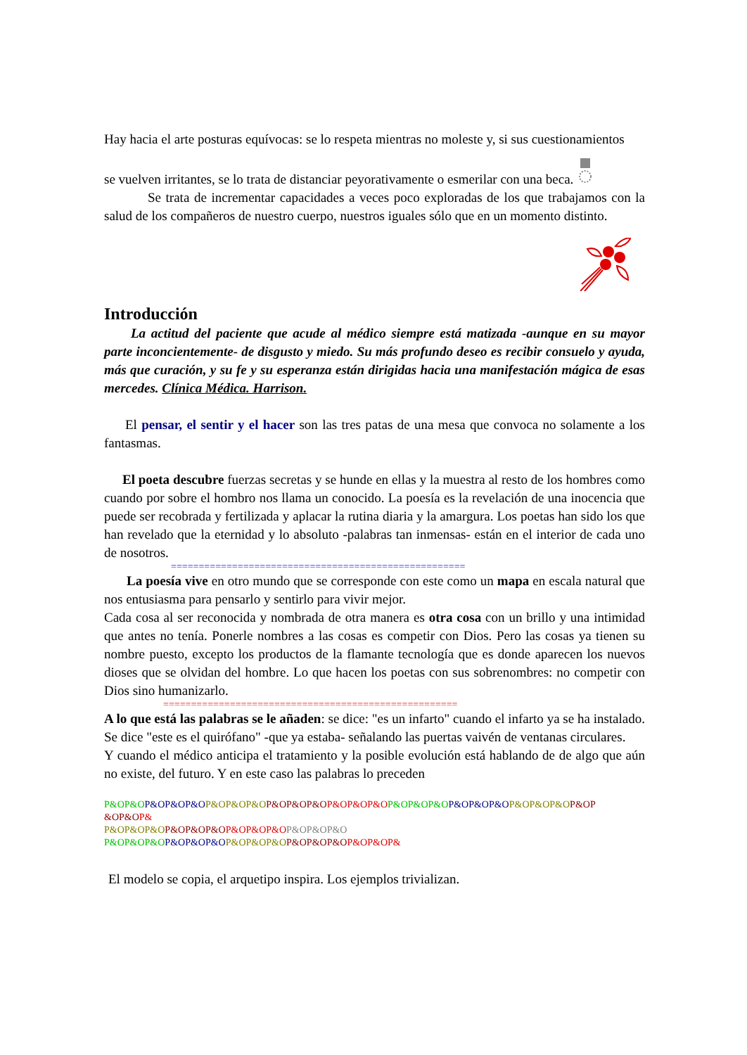Hay hacia el arte posturas equívocas: se lo respeta mientras no moleste y, si sus cuestionamientos
se vuelven irritantes, se lo trata de distanciar peyorativamente o esmerilar con una beca.
Se trata de incrementar capacidades a veces poco exploradas de los que trabajamos con la salud de los compañeros de nuestro cuerpo, nuestros iguales sólo que en un momento distinto.
Introducción
La actitud del paciente que acude al médico siempre está matizada -aunque en su mayor parte inconcientemente- de disgusto y miedo. Su más profundo deseo es recibir consuelo y ayuda, más que curación, y su fe y su esperanza están dirigidas hacia una manifestación mágica de esas mercedes. Clínica Médica. Harrison.
El pensar, el sentir y el hacer son las tres patas de una mesa que convoca no solamente a los fantasmas.
El poeta descubre fuerzas secretas y se hunde en ellas y la muestra al resto de los hombres como cuando por sobre el hombro nos llama un conocido. La poesía es la revelación de una inocencia que puede ser recobrada y fertilizada y aplacar la rutina diaria y la amargura. Los poetas han sido los que han revelado que la eternidad y lo absoluto -palabras tan inmensas- están en el interior de cada uno de nosotros.
=====================================================
La poesía vive en otro mundo que se corresponde con este como un mapa en escala natural que nos entusiasma para pensarlo y sentirlo para vivir mejor.
Cada cosa al ser reconocida y nombrada de otra manera es otra cosa con un brillo y una intimidad que antes no tenía. Ponerle nombres a las cosas es competir con Dios. Pero las cosas ya tienen su nombre puesto, excepto los productos de la flamante tecnología que es donde aparecen los nuevos dioses que se olvidan del hombre. Lo que hacen los poetas con sus sobrenombres: no competir con Dios sino humanizarlo.
=====================================================
A lo que está las palabras se le añaden: se dice: "es un infarto" cuando el infarto ya se ha instalado. Se dice "este es el quirófano" -que ya estaba- señalando las puertas vaivén de ventanas circulares.
Y cuando el médico anticipa el tratamiento y la posible evolución está hablando de de algo que aún no existe, del futuro. Y en este caso las palabras lo preceden
P&OP&O P&OP&OP&O P&OP&OP&O P&OP&OP&O P&OP&OP&O P&OP&OP&O P&OP&OP&O P&OP&OP&O P&OP &OP&O P&
P&OP&OP&O P&OP&OP&O P&OP&OP&O P&OP&OP&O
P&OP&OP&O P&OP&OP&O P&OP&OP&O P&OP&OP&O P&OP&OP&
El modelo se copia, el arquetipo inspira. Los ejemplos trivializan.